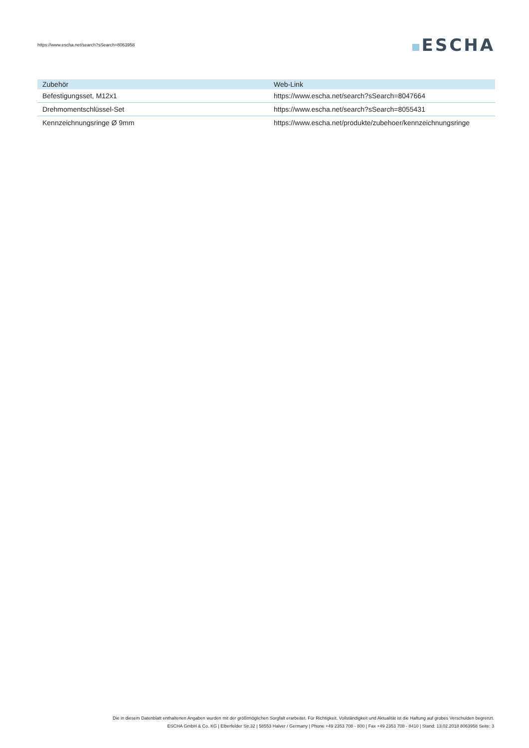https://www.escha.net/search?sSearch=8063958
ESCHA
| Zubehör | Web-Link |
| --- | --- |
| Befestigungsset, M12x1 | https://www.escha.net/search?sSearch=8047664 |
| Drehmomentschlüssel-Set | https://www.escha.net/search?sSearch=8055431 |
| Kennzeichnungsringe Ø 9mm | https://www.escha.net/produkte/zubehoer/kennzeichnungsringe |
Die in diesem Datenblatt enthaltenen Angaben wurden mit der größtmöglichen Sorgfalt erarbeitet. Für Richtigkeit, Vollständigkeit und Aktualität ist die Haftung auf grobes Verschulden begrenzt.
ESCHA GmbH & Co. KG | Elberfelder Str.32 | 58553 Halver / Germany | Phone +49 2353 708 - 800 | Fax +49 2353 708 - 8410 | Stand: 13.02.2018 8063958 Seite: 3